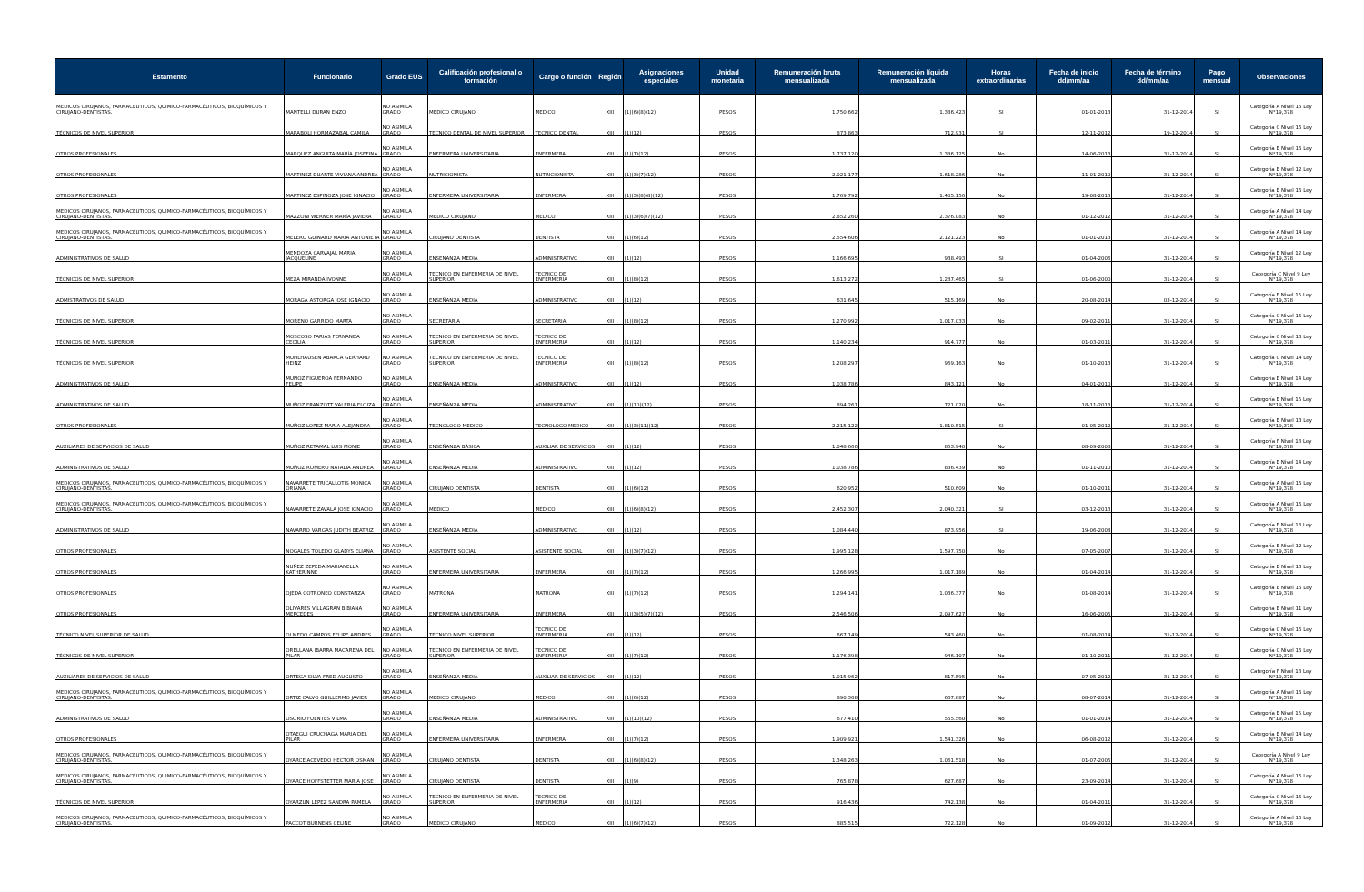| Estamento | Funcionario | Grado EUS | Calificación profesional o formación | Cargo o función | Región | Asignaciones especiales | Unidad monetaria | Remuneración bruta mensualizada | Remuneración líquida mensualizada | Horas extraordinarias | Fecha de inicio dd/mm/aa | Fecha de término dd/mm/aa | Pago mensual | Observaciones |
| --- | --- | --- | --- | --- | --- | --- | --- | --- | --- | --- | --- | --- | --- | --- |
| MEDICOS CIRUJANOS, FARMACEUTICOS, QUIMICO-FARMACÉUTICOS, BIOQUÍMICOS Y CIRUJANO-DENTISTAS. | MANTELLI DURAN ENZO | NO ASIMILA GRADO | MEDICO CIRUJANO | MEDICO | XIII | (1)(6)(8)(12) | PESOS | 1.750.662 | 1.386.423 | SI | 01-01-2013 | 31-12-2014 | SI | Categoría A Nivel 15 Ley N°19,378 |
| TÉCNICOS DE NIVEL SUPERIOR | MARABOLI HORMAZABAL CAMILA | NO ASIMILA GRADO | TECNICO DENTAL DE NIVEL SUPERIOR | TECNICO DENTAL | XIII | (1)(12) | PESOS | 873.863 | 712.931 | SI | 12-11-2012 | 19-12-2014 | SI | Categoría C Nivel 15 Ley N°19,378 |
| OTROS PROFESIONALES | MARQUEZ ANGUITA MARÍA JOSEFINA | NO ASIMILA GRADO | ENFERMERA UNIVERSITARIA | ENFERMERA | XIII | (1)(7)(12) | PESOS | 1.737.120 | 1.386.125 | No | 14-06-2013 | 31-12-2014 | SI | Categoría B Nivel 15 Ley N°19,378 |
| OTROS PROFESIONALES | MARTINEZ DUARTE VIVIANA ANDREA | NO ASIMILA GRADO | NUTRICIONISTA | NUTRICIONISTA | XIII | (1)(3)(7)(12) | PESOS | 2.021.177 | 1.618.286 | No | 11-01-2010 | 31-12-2014 | SI | Categoría B Nivel 12 Ley N°19,378 |
| OTROS PROFESIONALES | MARTINEZ ESPINOZA JOSE IGNACIO | NO ASIMILA GRADO | ENFERMERA UNIVERSITARIA | ENFERMERA | XIII | (1)(3)(8)(8)(12) | PESOS | 1.769.792 | 1.405.156 | No | 19-08-2013 | 31-12-2014 | SI | Categoría B Nivel 15 Ley N°19,378 |
| MEDICOS CIRUJANOS, FARMACEUTICOS, QUIMICO-FARMACÉUTICOS, BIOQUÍMICOS Y CIRUJANO-DENTISTAS. | MAZZONI WERNER MARÍA JAVIERA | NO ASIMILA GRADO | MEDICO CIRUJANO | MEDICO | XIII | (1)(3)(6)(7)(12) | PESOS | 2.852.260 | 2.376.083 | No | 01-12-2012 | 31-12-2014 | SI | Categoría A Nivel 14 Ley N°19,378 |
| MEDICOS CIRUJANOS, FARMACEUTICOS, QUIMICO-FARMACÉUTICOS, BIOQUÍMICOS Y CIRUJANO-DENTISTAS. | MELERO GUINARD MARIA ANTONIETA | NO ASIMILA GRADO | CIRUJANO DENTISTA | DENTISTA | XIII | (1)(6)(12) | PESOS | 2.554.606 | 2.121.223 | No | 01-01-2013 | 31-12-2014 | SI | Categoría A Nivel 14 Ley N°19,378 |
| ADMINISTRATIVOS DE SALUD | MENDOZA CARVAJAL MARIA JACQUELINE | NO ASIMILA GRADO | ENSEÑANZA MEDIA | ADMINISTRATIVO | XIII | (1)(12) | PESOS | 1.166.695 | 938.493 | SI | 01-04-2006 | 31-12-2014 | SI | Categoría E Nivel 12 Ley N°19,378 |
| TÉCNICOS DE NIVEL SUPERIOR | MEZA MIRANDA IVONNE | NO ASIMILA GRADO | TECNICO EN ENFERMERIA DE NIVEL SUPERIOR | TECNICO DE ENFERMERIA | XIII | (1)(8)(12) | PESOS | 1.613.272 | 1.287.465 | SI | 01-06-2000 | 31-12-2014 | SI | Categoría C Nivel 9 Ley N°19,378 |
| ADMISTRATIVOS DE SALUD | MORAGA ASTORGA JOSE IGNACIO | NO ASIMILA GRADO | ENSEÑANZA MEDIA | ADMINISTRATIVO | XIII | (1)(12) | PESOS | 631.645 | 515.169 | No | 20-08-2014 | 03-12-2014 | SI | Categoría E Nivel 15 Ley N°19,378 |
| TÉCNICOS DE NIVEL SUPERIOR | MORENO GARRIDO MARTA | NO ASIMILA GRADO | SECRETARIA | SECRETARIA | XIII | (1)(8)(12) | PESOS | 1.270.992 | 1.017.033 | No | 09-02-2011 | 31-12-2014 | SI | Categoría C Nivel 15 Ley N°19,378 |
| TÉCNICOS DE NIVEL SUPERIOR | MOSCOSO FARIAS FERNANDA CECILIA | NO ASIMILA GRADO | TECNICO EN ENFERMERIA DE NIVEL SUPERIOR | TECNICO DE ENFERMERIA | XIII | (1)(12) | PESOS | 1.140.234 | 914.777 | No | 01-03-2011 | 31-12-2014 | SI | Categoría C Nivel 13 Ley N°19,378 |
| TÉCNICOS DE NIVEL SUPERIOR | MUHLHAUSEN ABARCA GERHARD HEINZ | NO ASIMILA GRADO | TECNICO EN ENFERMERIA DE NIVEL SUPERIOR | TECNICO DE ENFERMERIA | XIII | (1)(8)(12) | PESOS | 1.208.297 | 969.163 | No | 01-10-2013 | 31-12-2014 | SI | Categoría C Nivel 14 Ley N°19,378 |
| ADMINISTRATIVOS DE SALUD | MUÑOZ FIGUEROA FERNANDO FELIPE | NO ASIMILA GRADO | ENSEÑANZA MEDIA | ADMINISTRATIVO | XIII | (1)(12) | PESOS | 1.038.786 | 843.121 | No | 04-01-2010 | 31-12-2014 | SI | Categoría E Nivel 14 Ley N°19,378 |
| ADMINISTRATIVOS DE SALUD | MUÑOZ FRANZOTT VALERIA ELOIZA | NO ASIMILA GRADO | ENSEÑANZA MEDIA | ADMINISTRATIVO | XIII | (1)(10)(12) | PESOS | 894.261 | 721.020 | No | 18-11-2013 | 31-12-2014 | SI | Categoría E Nivel 15 Ley N°19,378 |
| OTROS PROFESIONALES | MUÑOZ LOPEZ MARIA ALEJANDRA | NO ASIMILA GRADO | TECNOLOGO MEDICO | TECNOLOGO MEDICO | XIII | (1)(3)(11)(12) | PESOS | 2.215.122 | 1.810.515 | SI | 01-05-2012 | 31-12-2014 | SI | Categoría B Nivel 13 Ley N°19,378 |
| AUXILIARES DE SERVICIOS DE SALUD | MUÑOZ RETAMAL LUIS MONJE | NO ASIMILA GRADO | ENSEÑANZA BÁSICA | AUXILIAR DE SERVICIOS | XIII | (1)(12) | PESOS | 1.048.666 | 853.940 | No | 08-09-2008 | 31-12-2014 | SI | Categoría F Nivel 13 Ley N°19,378 |
| ADMINISTRATIVOS DE SALUD | MUÑOZ ROMERO NATALIA ANDREA | NO ASIMILA GRADO | ENSEÑANZA MEDIA | ADMINISTRATIVO | XIII | (1)(12) | PESOS | 1.038.786 | 836.439 | No | 01-11-2010 | 31-12-2014 | SI | Categoría E Nivel 14 Ley N°19,378 |
| MEDICOS CIRUJANOS, FARMACEUTICOS, QUIMICO-FARMACÉUTICOS, BIOQUÍMICOS Y CIRUJANO-DENTISTAS. | NAVARRETE TRICALLOTIS MONICA ORIANA | NO ASIMILA GRADO | CIRUJANO DENTISTA | DENTISTA | XIII | (1)(6)(12) | PESOS | 620.952 | 510.609 | No | 01-10-2011 | 31-12-2014 | SI | Categoría A Nivel 15 Ley N°19,378 |
| MEDICOS CIRUJANOS, FARMACEUTICOS, QUIMICO-FARMACÉUTICOS, BIOQUÍMICOS Y CIRUJANO-DENTISTAS. | NAVARRETE ZAVALA JOSE IGNACIO | NO ASIMILA GRADO | MEDICO | MEDICO | XIII | (1)(6)(8)(12) | PESOS | 2.452.307 | 2.040.321 | SI | 03-12-2013 | 31-12-2014 | SI | Categoría A Nivel 15 Ley N°19,378 |
| ADMINISTRATIVOS DE SALUD | NAVARRO VARGAS JUDITH BEATRIZ | NO ASIMILA GRADO | ENSEÑANZA MEDIA | ADMINISTRATIVO | XIII | (1)(12) | PESOS | 1.084.440 | 873.956 | SI | 19-06-2008 | 31-12-2014 | SI | Categoría E Nivel 13 Ley N°19,378 |
| OTROS PROFESIONALES | NOGALES TOLEDO GLADYS ELIANA | NO ASIMILA GRADO | ASISTENTE SOCIAL | ASISTENTE SOCIAL | XIII | (1)(3)(7)(12) | PESOS | 1.995.128 | 1.597.750 | No | 07-05-2007 | 31-12-2014 | SI | Categoría B Nivel 12 Ley N°19,378 |
| OTROS PROFESIONALES | NUÑEZ ZEPEDA MARIANELLA KATHERINNE | NO ASIMILA GRADO | ENFERMERA UNIVERSITARIA | ENFERMERA | XIII | (1)(7)(12) | PESOS | 1.266.995 | 1.017.189 | No | 01-04-2014 | 31-12-2014 | SI | Categoría B Nivel 13 Ley N°19,378 |
| OTROS PROFESIONALES | OJEDA COTRONEO CONSTANZA | NO ASIMILA GRADO | MATRONA | MATRONA | XIII | (1)(7)(12) | PESOS | 1.294.141 | 1.036.377 | No | 01-08-2014 | 31-12-2014 | SI | Categoría B Nivel 15 Ley N°19,378 |
| OTROS PROFESIONALES | OLIVARES VILLAGRAN BIBIANA MERCEDES | NO ASIMILA GRADO | ENFERMERA UNIVERSITARIA | ENFERMERA | XIII | (1)(3)(5)(7)(12) | PESOS | 2.546.506 | 2.097.627 | No | 16-06-2005 | 31-12-2014 | SI | Categoría B Nivel 11 Ley N°19,378 |
| TÉCNICO NIVEL SUPERIOR DE SALUD | OLMEDO CAMPOS FELIPE ANDRES | NO ASIMILA GRADO | TECNICO NIVEL SUPERIOR | TECNICO DE ENFERMERIA | XIII | (1)(12) | PESOS | 667.149 | 543.460 | No | 01-08-2014 | 31-12-2014 | SI | Categoría C Nivel 15 Ley N°19,378 |
| TÉCNICOS DE NIVEL SUPERIOR | ORELLANA IBARRA MACARENA DEL PILAR | NO ASIMILA GRADO | TECNICO EN ENFERMERIA DE NIVEL SUPERIOR | TECNICO DE ENFERMERIA | XIII | (1)(7)(12) | PESOS | 1.176.398 | 946.107 | No | 01-10-2011 | 31-12-2014 | SI | Categoría C Nivel 15 Ley N°19,378 |
| AUXILIARES DE SERVICIOS DE SALUD | ORTEGA SILVA FRED AUGUSTO | NO ASIMILA GRADO | ENSEÑANZA MEDIA | AUXILIAR DE SERVICIOS | XIII | (1)(12) | PESOS | 1.015.962 | 817.595 | No | 07-05-2012 | 31-12-2014 | SI | Categoría F Nivel 13 Ley N°19,378 |
| MEDICOS CIRUJANOS, FARMACEUTICOS, QUIMICO-FARMACÉUTICOS, BIOQUÍMICOS Y CIRUJANO-DENTISTAS. | ORTIZ CALVO GUILLERMO JAVIER | NO ASIMILA GRADO | MEDICO CIRUJANO | MEDICO | XIII | (1)(6)(12) | PESOS | 890.368 | 667.887 | No | 08-07-2014 | 31-12-2014 | SI | Categoría A Nivel 15 Ley N°19,378 |
| ADMINISTRATIVOS DE SALUD | OSORIO FUENTES VILMA | NO ASIMILA GRADO | ENSEÑANZA MEDIA | ADMINISTRATIVO | XIII | (1)(10)(12) | PESOS | 677.410 | 555.560 | No | 01-01-2014 | 31-12-2014 | SI | Categoría E Nivel 15 Ley N°19,378 |
| OTROS PROFESIONALES | OTAEGUI CRUCHAGA MARIA DEL PILAR | NO ASIMILA GRADO | ENFERMERA UNIVERSITARIA | ENFERMERA | XIII | (1)(7)(12) | PESOS | 1.909.921 | 1.541.326 | No | 06-08-2012 | 31-12-2014 | SI | Categoría B Nivel 14 Ley N°19,378 |
| MEDICOS CIRUJANOS, FARMACEUTICOS, QUIMICO-FARMACÉUTICOS, BIOQUÍMICOS Y CIRUJANO-DENTISTAS. | OYARCE ACEVEDO HECTOR OSMAN | NO ASIMILA GRADO | CIRUJANO DENTISTA | DENTISTA | XIII | (1)(6)(8)(12) | PESOS | 1.348.263 | 1.061.518 | No | 01-07-2005 | 31-12-2014 | SI | Categoría A Nivel 9 Ley N°19,378 |
| MEDICOS CIRUJANOS, FARMACEUTICOS, QUIMICO-FARMACÉUTICOS, BIOQUÍMICOS Y CIRUJANO-DENTISTAS. | OYARCE HOFFSTETTER MARIA JOSE | NO ASIMILA GRADO | CIRUJANO DENTISTA | DENTISTA | XIII | (1)(9) | PESOS | 765.878 | 627.687 | No | 23-09-2014 | 31-12-2014 | SI | Categoría A Nivel 15 Ley N°19,378 |
| TÉCNICOS DE NIVEL SUPERIOR | OYARZUN LEPEZ SANDRA PAMELA | NO ASIMILA GRADO | TECNICO EN ENFERMERIA DE NIVEL SUPERIOR | TECNICO DE ENFERMERIA | XIII | (1)(12) | PESOS | 916.436 | 742.138 | No | 01-04-2011 | 31-12-2014 | SI | Categoría C Nivel 15 Ley N°19,378 |
| MEDICOS CIRUJANOS, FARMACEUTICOS, QUIMICO-FARMACÉUTICOS, BIOQUÍMICOS Y CIRUJANO-DENTISTAS. | PACCOT BURNENS CELINE | NO ASIMILA GRADO | MEDICO CIRUJANO | MEDICO | XIII | (1)(6)(7)(12) | PESOS | 885.515 | 722.128 | No | 01-09-2012 | 31-12-2014 | SI | Categoría A Nivel 15 Ley N°19,378 |